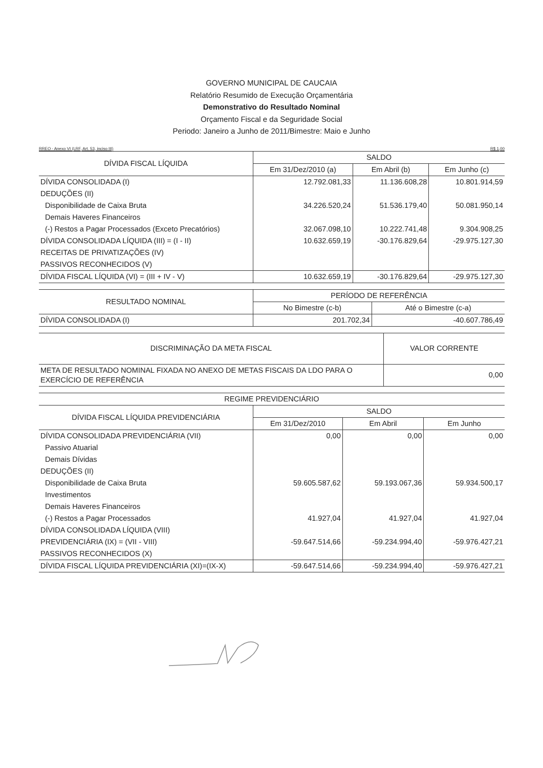GOVERNO MUNICIPAL DE CAUCAIA
Relatório Resumido de Execução Orçamentária
Demonstrativo do Resultado Nominal
Orçamento Fiscal e da Seguridade Social
Periodo: Janeiro a Junho de 2011/Bimestre: Maio e Junho
RREO - Anexo VI (LRF, Art. 53, inciso III) R$ 1,00
| DÍVIDA FISCAL LÍQUIDA | SALDO | | |
| --- | --- | --- | --- |
| | Em 31/Dez/2010 (a) | Em Abril (b) | Em Junho (c) |
| DÍVIDA CONSOLIDADA (I) | 12.792.081,33 | 11.136.608,28 | 10.801.914,59 |
| DEDUÇÕES (II) | | | |
| Disponibilidade de Caixa Bruta | 34.226.520,24 | 51.536.179,40 | 50.081.950,14 |
| Demais Haveres Financeiros | | | |
| (-) Restos a Pagar Processados (Exceto Precatórios) | 32.067.098,10 | 10.222.741,48 | 9.304.908,25 |
| DÍVIDA CONSOLIDADA LÍQUIDA (III) = (I - II) | 10.632.659,19 | -30.176.829,64 | -29.975.127,30 |
| RECEITAS DE PRIVATIZAÇÕES (IV) | | | |
| PASSIVOS RECONHECIDOS (V) | | | |
| DÍVIDA FISCAL LÍQUIDA (VI) = (III + IV - V) | 10.632.659,19 | -30.176.829,64 | -29.975.127,30 |
| RESULTADO NOMINAL | PERÍODO DE REFERÊNCIA | |
| --- | --- | --- |
| | No Bimestre (c-b) | Até o Bimestre (c-a) |
| DÍVIDA CONSOLIDADA (I) | 201.702,34 | -40.607.786,49 |
| DISCRIMINAÇÃO DA META FISCAL | VALOR CORRENTE |
| --- | --- |
| META DE RESULTADO NOMINAL FIXADA NO ANEXO DE METAS FISCAIS DA LDO PARA O EXERCÍCIO DE REFERÊNCIA | 0,00 |
| REGIME PREVIDENCIÁRIO | | | |
| --- | --- | --- | --- |
| DÍVIDA FISCAL LÍQUIDA PREVIDENCIÁRIA | SALDO | | |
| | Em 31/Dez/2010 | Em Abril | Em Junho |
| DÍVIDA CONSOLIDADA PREVIDENCIÁRIA (VII) | 0,00 | 0,00 | 0,00 |
| Passivo Atuarial | | | |
| Demais Dívidas | | | |
| DEDUÇÕES (II) | | | |
| Disponibilidade de Caixa Bruta | 59.605.587,62 | 59.193.067,36 | 59.934.500,17 |
| Investimentos | | | |
| Demais Haveres Financeiros | | | |
| (-) Restos a Pagar Processados | 41.927,04 | 41.927,04 | 41.927,04 |
| DÍVIDA CONSOLIDADA LÍQUIDA (VIII) | | | |
| PREVIDENCIÁRIA (IX) = (VII - VIII) | -59.647.514,66 | -59.234.994,40 | -59.976.427,21 |
| PASSIVOS RECONHECIDOS (X) | | | |
| DÍVIDA FISCAL LÍQUIDA PREVIDENCIÁRIA (XI)=(IX-X) | -59.647.514,66 | -59.234.994,40 | -59.976.427,21 |